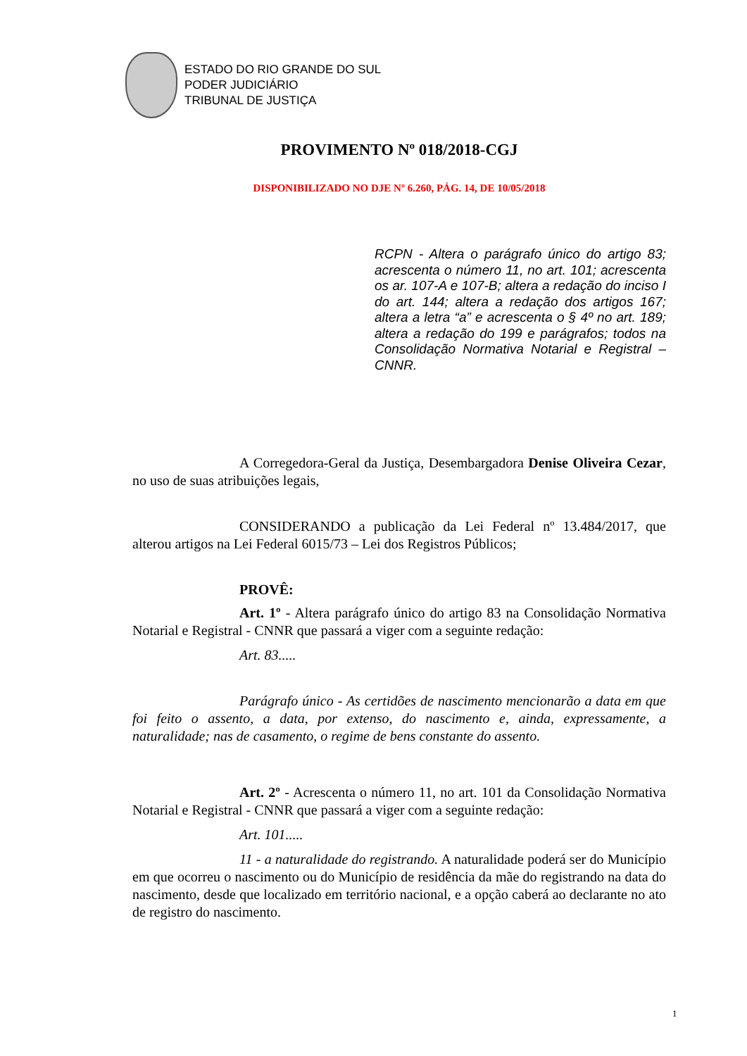ESTADO DO RIO GRANDE DO SUL
PODER JUDICIÁRIO
TRIBUNAL DE JUSTIÇA
PROVIMENTO Nº 018/2018-CGJ
DISPONIBILIZADO NO DJE Nº 6.260, PÁG. 14, DE 10/05/2018
RCPN - Altera o parágrafo único do artigo 83; acrescenta o número 11, no art. 101; acrescenta os ar. 107-A e 107-B; altera a redação do inciso I do art. 144; altera a redação dos artigos 167; altera a letra “a” e acrescenta o § 4º no art. 189; altera a redação do 199 e parágrafos; todos na Consolidação Normativa Notarial e Registral – CNNR.
A Corregedora-Geral da Justiça, Desembargadora Denise Oliveira Cezar, no uso de suas atribuições legais,
CONSIDERANDO a publicação da Lei Federal nº 13.484/2017, que alterou artigos na Lei Federal 6015/73 – Lei dos Registros Públicos;
PROVÊ:
Art. 1º - Altera parágrafo único do artigo 83 na Consolidação Normativa Notarial e Registral - CNNR que passará a viger com a seguinte redação:
Art. 83.....
Parágrafo único - As certidões de nascimento mencionarão a data em que foi feito o assento, a data, por extenso, do nascimento e, ainda, expressamente, a naturalidade; nas de casamento, o regime de bens constante do assento.
Art. 2º - Acrescenta o número 11, no art. 101 da Consolidação Normativa Notarial e Registral - CNNR que passará a viger com a seguinte redação:
Art. 101.....
11 - a naturalidade do registrando. A naturalidade poderá ser do Município em que ocorreu o nascimento ou do Município de residência da mãe do registrando na data do nascimento, desde que localizado em território nacional, e a opção caberá ao declarante no ato de registro do nascimento.
1